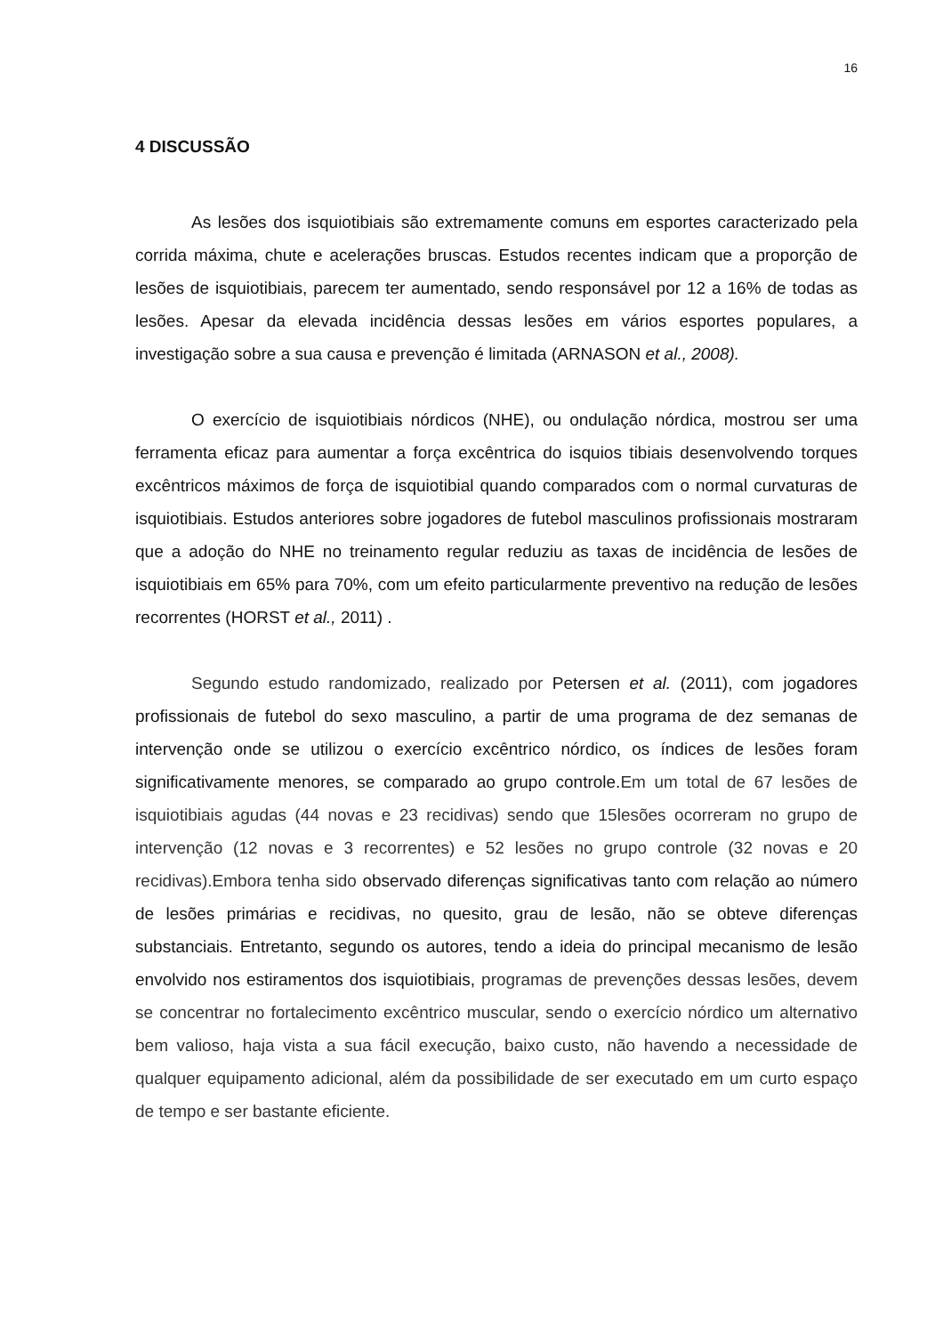16
4 DISCUSSÃO
As lesões dos isquiotibiais são extremamente comuns em esportes caracterizado pela corrida máxima, chute e acelerações bruscas. Estudos recentes indicam que a proporção de lesões de isquiotibiais, parecem ter aumentado, sendo responsável por 12 a 16% de todas as lesões. Apesar da elevada incidência dessas lesões em vários esportes populares, a investigação sobre a sua causa e prevenção é limitada (ARNASON et al., 2008).
O exercício de isquiotibiais nórdicos (NHE), ou ondulação nórdica, mostrou ser uma ferramenta eficaz para aumentar a força excêntrica do isquios tibiais desenvolvendo torques excêntricos máximos de força de isquiotibial quando comparados com o normal curvaturas de isquiotibiais. Estudos anteriores sobre jogadores de futebol masculinos profissionais mostraram que a adoção do NHE no treinamento regular reduziu as taxas de incidência de lesões de isquiotibiais em 65% para 70%, com um efeito particularmente preventivo na redução de lesões recorrentes (HORST et al., 2011) .
Segundo estudo randomizado, realizado por Petersen et al. (2011), com jogadores profissionais de futebol do sexo masculino, a partir de uma programa de dez semanas de intervenção onde se utilizou o exercício excêntrico nórdico, os índices de lesões foram significativamente menores, se comparado ao grupo controle.Em um total de 67 lesões de isquiotibiais agudas (44 novas e 23 recidivas) sendo que 15lesões ocorreram no grupo de intervenção (12 novas e 3 recorrentes) e 52 lesões no grupo controle (32 novas e 20 recidivas).Embora tenha sido observado diferenças significativas tanto com relação ao número de lesões primárias e recidivas, no quesito, grau de lesão, não se obteve diferenças substanciais. Entretanto, segundo os autores, tendo a ideia do principal mecanismo de lesão envolvido nos estiramentos dos isquiotibiais, programas de prevenções dessas lesões, devem se concentrar no fortalecimento excêntrico muscular, sendo o exercício nórdico um alternativo bem valioso, haja vista a sua fácil execução, baixo custo, não havendo a necessidade de qualquer equipamento adicional, além da possibilidade de ser executado em um curto espaço de tempo e ser bastante eficiente.